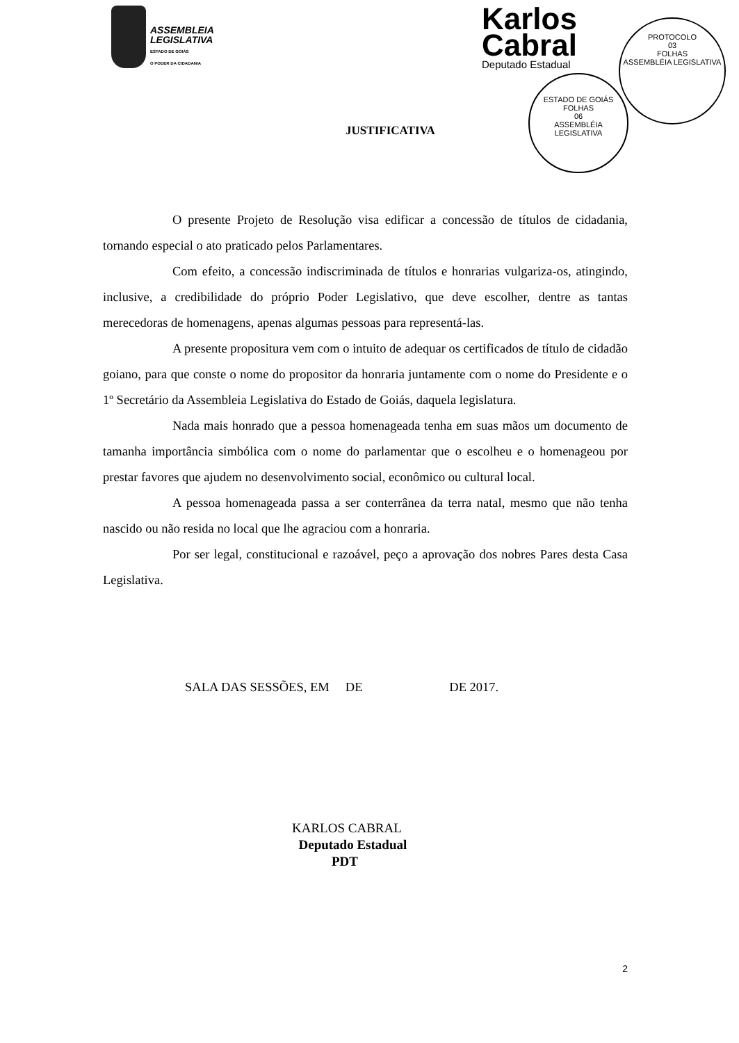ASSEMBLEIA
LEGISLATIVA
ESTADO DE GOIÁS
O PODER DA CIDADANIA
Karlos
Cabral
Deputado Estadual
PROTOCOLO
03
FOLHAS
ASSEMBLÉIA LEGISLATIVA
ESTADO DE GOIÁS
FOLHAS
06
ASSEMBLÉIA LEGISLATIVA
JUSTIFICATIVA
O presente Projeto de Resolução visa edificar a concessão de títulos de cidadania, tornando especial o ato praticado pelos Parlamentares.
Com efeito, a concessão indiscriminada de títulos e honrarias vulgariza-os, atingindo, inclusive, a credibilidade do próprio Poder Legislativo, que deve escolher, dentre as tantas merecedoras de homenagens, apenas algumas pessoas para representá-las.
A presente propositura vem com o intuito de adequar os certificados de título de cidadão goiano, para que conste o nome do propositor da honraria juntamente com o nome do Presidente e o 1º Secretário da Assembleia Legislativa do Estado de Goiás, daquela legislatura.
Nada mais honrado que a pessoa homenageada tenha em suas mãos um documento de tamanha importância simbólica com o nome do parlamentar que o escolheu e o homenageou por prestar favores que ajudem no desenvolvimento social, econômico ou cultural local.
A pessoa homenageada passa a ser conterrânea da terra natal, mesmo que não tenha nascido ou não resida no local que lhe agraciou com a honraria.
Por ser legal, constitucional e razoável, peço a aprovação dos nobres Pares desta Casa Legislativa.
SALA DAS SESSÕES, EM DE DE 2017.
KARLOS CABRAL
Deputado Estadual
PDT
2